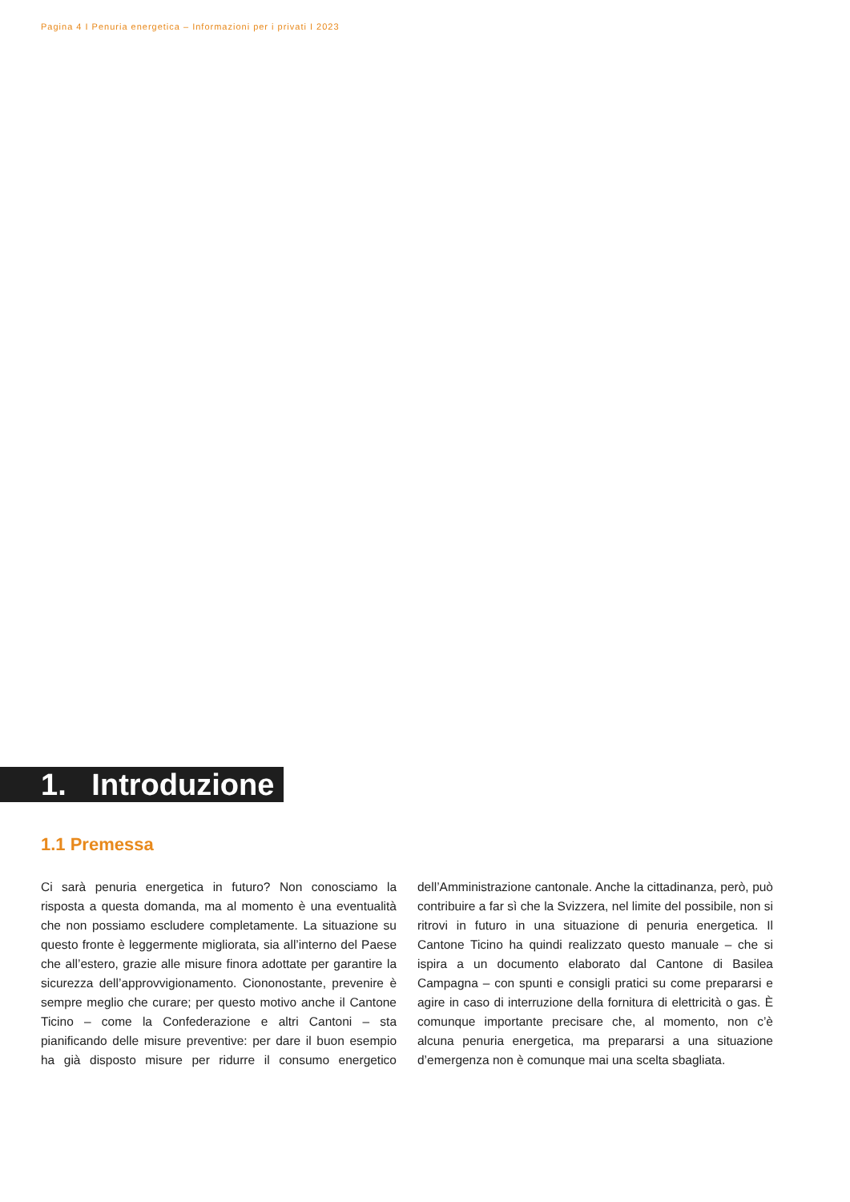Pagina 4 I Penuria energetica – Informazioni per i privati I 2023
1. Introduzione
1.1 Premessa
Ci sarà penuria energetica in futuro? Non conosciamo la risposta a questa domanda, ma al momento è una eventualità che non possiamo escludere completamente. La situazione su questo fronte è leggermente migliorata, sia all’interno del Paese che all’estero, grazie alle misure finora adottate per garantire la sicurezza dell’approvvigionamento. Ciononostante, prevenire è sempre meglio che curare; per questo motivo anche il Cantone Ticino – come la Confederazione e altri Cantoni – sta pianificando delle misure preventive: per dare il buon esempio ha già disposto misure per ridurre il consumo energetico dell’Amministrazione cantonale. Anche la cittadinanza, però, può contribuire a far sì che la Svizzera, nel limite del possibile, non si ritrovi in futuro in una situazione di penuria energetica. Il Cantone Ticino ha quindi realizzato questo manuale – che si ispira a un documento elaborato dal Cantone di Basilea Campagna – con spunti e consigli pratici su come prepararsi e agire in caso di interruzione della fornitura di elettricità o gas. È comunque importante precisare che, al momento, non c’è alcuna penuria energetica, ma prepararsi a una situazione d’emergenza non è comunque mai una scelta sbagliata.